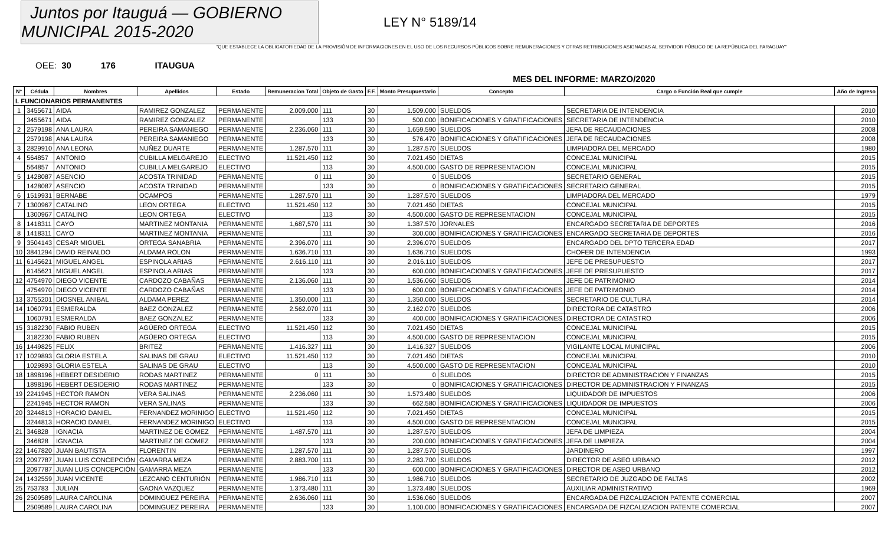Juntos por Itauguá — GOBIERNO MUNICIPAL 2015-2020
LEY N° 5189/14
"QUE ESTABLECE LA OBLIGATORIEDAD DE LA PROVISIÓN DE INFORMACIONES EN EL USO DE LOS RECURSOS PÚBLICOS SOBRE REMUNERACIONES Y OTRAS RETRIBUCIONES ASIGNADAS AL SERVIDOR PÚBLICO DE LA REPÚBLICA DEL PARAGUAY"
OEE: 30 176 ITAUGUA
MES DEL INFORME: MARZO/2020
| N° | Cédula | Nombres | Apellidos | Estado | Remuneracion Total | Objeto de Gasto | F.F. | Monto Presupuestario | Concepto | Cargo o Función Real que cumple | Año de Ingreso |
| --- | --- | --- | --- | --- | --- | --- | --- | --- | --- | --- | --- |
| I. FUNCIONARIOS PERMANENTES | | | | | | | | | | | |
| 1 | 3455671 | AIDA | RAMIREZ GONZALEZ | PERMANENTE | 2.009.000 | 111 | 30 | 1.509.000 | SUELDOS | SECRETARIA DE INTENDENCIA | 2010 |
| | 3455671 | AIDA | RAMIREZ GONZALEZ | PERMANENTE | | 133 | 30 | 500.000 | BONIFICACIONES Y GRATIFICACIONES | SECRETARIA DE INTENDENCIA | 2010 |
| 2 | 2579198 | ANA LAURA | PEREIRA SAMANIEGO | PERMANENTE | 2.236.060 | 111 | 30 | 1.659.590 | SUELDOS | JEFA DE RECAUDACIONES | 2008 |
| | 2579198 | ANA LAURA | PEREIRA SAMANIEGO | PERMANENTE | | 133 | 30 | 576.470 | BONIFICACIONES Y GRATIFICACIONES | JEFA DE RECAUDACIONES | 2008 |
| 3 | 2829910 | ANA LEONA | NUÑEZ DUARTE | PERMANENTE | 1.287.570 | 111 | 30 | 1.287.570 | SUELDOS | LIMPIADORA DEL MERCADO | 1980 |
| 4 | 564857 | ANTONIO | CUBILLA MELGAREJO | ELECTIVO | 11.521.450 | 112 | 30 | 7.021.450 | DIETAS | CONCEJAL MUNICIPAL | 2015 |
| | 564857 | ANTONIO | CUBILLA MELGAREJO | ELECTIVO | | 113 | 30 | 4.500.000 | GASTO DE REPRESENTACION | CONCEJAL MUNICIPAL | 2015 |
| 5 | 1428087 | ASENCIO | ACOSTA TRINIDAD | PERMANENTE | 0 | 111 | 30 | 0 | SUELDOS | SECRETARIO GENERAL | 2015 |
| | 1428087 | ASENCIO | ACOSTA TRINIDAD | PERMANENTE | | 133 | 30 | 0 | BONIFICACIONES Y GRATIFICACIONES | SECRETARIO GENERAL | 2015 |
| 6 | 1519931 | BERNABE | OCAMPOS | PERMANENTE | 1.287.570 | 111 | 30 | 1.287.570 | SUELDOS | LIMPIADORA DEL MERCADO | 1979 |
| 7 | 1300967 | CATALINO | LEON ORTEGA | ELECTIVO | 11.521.450 | 112 | 30 | 7.021.450 | DIETAS | CONCEJAL MUNICIPAL | 2015 |
| | 1300967 | CATALINO | LEON ORTEGA | ELECTIVO | | 113 | 30 | 4.500.000 | GASTO DE REPRESENTACION | CONCEJAL MUNICIPAL | 2015 |
| 8 | 1418311 | CAYO | MARTINEZ MONTANIA | PERMANENTE | 1,687,570 | 111 | 30 | 1.387.570 | JORNALES | ENCARGADO SECRETARIA DE DEPORTES | 2016 |
| 8 | 1418311 | CAYO | MARTINEZ MONTANIA | PERMANENTE | | 111 | 30 | 300.000 | BONIFICACIONES Y GRATIFICACIONES | ENCARGADO SECRETARIA DE DEPORTES | 2016 |
| 9 | 3504143 | CESAR MIGUEL | ORTEGA SANABRIA | PERMANENTE | 2.396.070 | 111 | 30 | 2.396.070 | SUELDOS | ENCARGADO DEL DPTO TERCERA EDAD | 2017 |
| 10 | 3841294 | DAVID REINALDO | ALDAMA ROLON | PERMANENTE | 1.636.710 | 111 | 30 | 1.636.710 | SUELDOS | CHOFER DE INTENDENCIA | 1993 |
| 11 | 6145621 | MIGUEL ANGEL | ESPINOLA ARIAS | PERMANENTE | 2.616.110 | 111 | 30 | 2.016.110 | SUELDOS | JEFE DE PRESUPUESTO | 2017 |
| | 6145621 | MIGUEL ANGEL | ESPINOLA ARIAS | PERMANENTE | | 133 | 30 | 600.000 | BONIFICACIONES Y GRATIFICACIONES | JEFE DE PRESUPUESTO | 2017 |
| 12 | 4754970 | DIEGO VICENTE | CARDOZO CABAÑAS | PERMANENTE | 2.136.060 | 111 | 30 | 1.536.060 | SUELDOS | JEFE DE PATRIMONIO | 2014 |
| | 4754970 | DIEGO VICENTE | CARDOZO CABAÑAS | PERMANENTE | | 133 | 30 | 600.000 | BONIFICACIONES Y GRATIFICACIONES | JEFE DE PATRIMONIO | 2014 |
| 13 | 3755201 | DIOSNEL ANIBAL | ALDAMA PEREZ | PERMANENTE | 1.350.000 | 111 | 30 | 1.350.000 | SUELDOS | SECRETARIO DE CULTURA | 2014 |
| 14 | 1060791 | ESMERALDA | BAEZ GONZALEZ | PERMANENTE | 2.562.070 | 111 | 30 | 2.162.070 | SUELDOS | DIRECTORA DE CATASTRO | 2006 |
| | 1060791 | ESMERALDA | BAEZ GONZALEZ | PERMANENTE | | 133 | 30 | 400.000 | BONIFICACIONES Y GRATIFICACIONES | DIRECTORA DE CATASTRO | 2006 |
| 15 | 3182230 | FABIO RUBEN | AGÜERO ORTEGA | ELECTIVO | 11.521.450 | 112 | 30 | 7.021.450 | DIETAS | CONCEJAL MUNICIPAL | 2015 |
| | 3182230 | FABIO RUBEN | AGÜERO ORTEGA | ELECTIVO | | 113 | 30 | 4.500.000 | GASTO DE REPRESENTACION | CONCEJAL MUNICIPAL | 2015 |
| 16 | 1449825 | FELIX | BRITEZ | PERMANENTE | 1.416.327 | 111 | 30 | 1.416.327 | SUELDOS | VIGILANTE LOCAL MUNICIPAL | 2006 |
| 17 | 1029893 | GLORIA ESTELA | SALINAS DE GRAU | ELECTIVO | 11.521.450 | 112 | 30 | 7.021.450 | DIETAS | CONCEJAL MUNICIPAL | 2010 |
| | 1029893 | GLORIA ESTELA | SALINAS DE GRAU | ELECTIVO | | 113 | 30 | 4.500.000 | GASTO DE REPRESENTACION | CONCEJAL MUNICIPAL | 2010 |
| 18 | 1898196 | HEBERT DESIDERIO | RODAS MARTINEZ | PERMANENTE | 0 | 111 | 30 | 0 | SUELDOS | DIRECTOR DE ADMINISTRACION Y FINANZAS | 2015 |
| | 1898196 | HEBERT DESIDERIO | RODAS MARTINEZ | PERMANENTE | | 133 | 30 | 0 | BONIFICACIONES Y GRATIFICACIONES | DIRECTOR DE ADMINISTRACION Y FINANZAS | 2015 |
| 19 | 2241945 | HECTOR RAMON | VERA SALINAS | PERMANENTE | 2.236.060 | 111 | 30 | 1.573.480 | SUELDOS | LIQUIDADOR DE IMPUESTOS | 2006 |
| | 2241945 | HECTOR RAMON | VERA SALINAS | PERMANENTE | | 133 | 30 | 662.580 | BONIFICACIONES Y GRATIFICACIONES | LIQUIDADOR DE IMPUESTOS | 2006 |
| 20 | 3244813 | HORACIO DANIEL | FERNANDEZ MORINIGO | ELECTIVO | 11.521.450 | 112 | 30 | 7.021.450 | DIETAS | CONCEJAL MUNICIPAL | 2015 |
| | 3244813 | HORACIO DANIEL | FERNANDEZ MORINIGO | ELECTIVO | | 113 | 30 | 4.500.000 | GASTO DE REPRESENTACION | CONCEJAL MUNICIPAL | 2015 |
| 21 | 346828 | IGNACIA | MARTINEZ DE GOMEZ | PERMANENTE | 1.487.570 | 111 | 30 | 1.287.570 | SUELDOS | JEFA DE LIMPIEZA | 2004 |
| | 346828 | IGNACIA | MARTINEZ DE GOMEZ | PERMANENTE | | 133 | 30 | 200.000 | BONIFICACIONES Y GRATIFICACIONES | JEFA DE LIMPIEZA | 2004 |
| 22 | 1467820 | JUAN BAUTISTA | FLORENTIN | PERMANENTE | 1.287.570 | 111 | 30 | 1.287.570 | SUELDOS | JARDINERO | 1997 |
| 23 | 2097787 | JUAN LUIS CONCEPCIÓN | GAMARRA MEZA | PERMANENTE | 2.883.700 | 111 | 30 | 2.283.700 | SUELDOS | DIRECTOR DE ASEO URBANO | 2012 |
| | 2097787 | JUAN LUIS CONCEPCIÓN | GAMARRA MEZA | PERMANENTE | | 133 | 30 | 600.000 | BONIFICACIONES Y GRATIFICACIONES | DIRECTOR DE ASEO URBANO | 2012 |
| 24 | 1432559 | JUAN VICENTE | LEZCANO CENTURIÓN | PERMANENTE | 1.986.710 | 111 | 30 | 1.986.710 | SUELDOS | SECRETARIO DE JUZGADO DE FALTAS | 2002 |
| 25 | 753783 | JULIAN | GAONA VAZQUEZ | PERMANENTE | 1.373.480 | 111 | 30 | 1.373.480 | SUELDOS | AUXILIAR ADMINISTRATIVO | 1969 |
| 26 | 2509589 | LAURA CAROLINA | DOMINGUEZ PEREIRA | PERMANENTE | 2.636.060 | 111 | 30 | 1.536.060 | SUELDOS | ENCARGADA DE FIZCALIZACION PATENTE COMERCIAL | 2007 |
| | 2509589 | LAURA CAROLINA | DOMINGUEZ PEREIRA | PERMANENTE | | 133 | 30 | 1.100.000 | BONIFICACIONES Y GRATIFICACIONES | ENCARGADA DE FIZCALIZACION PATENTE COMERCIAL | 2007 |